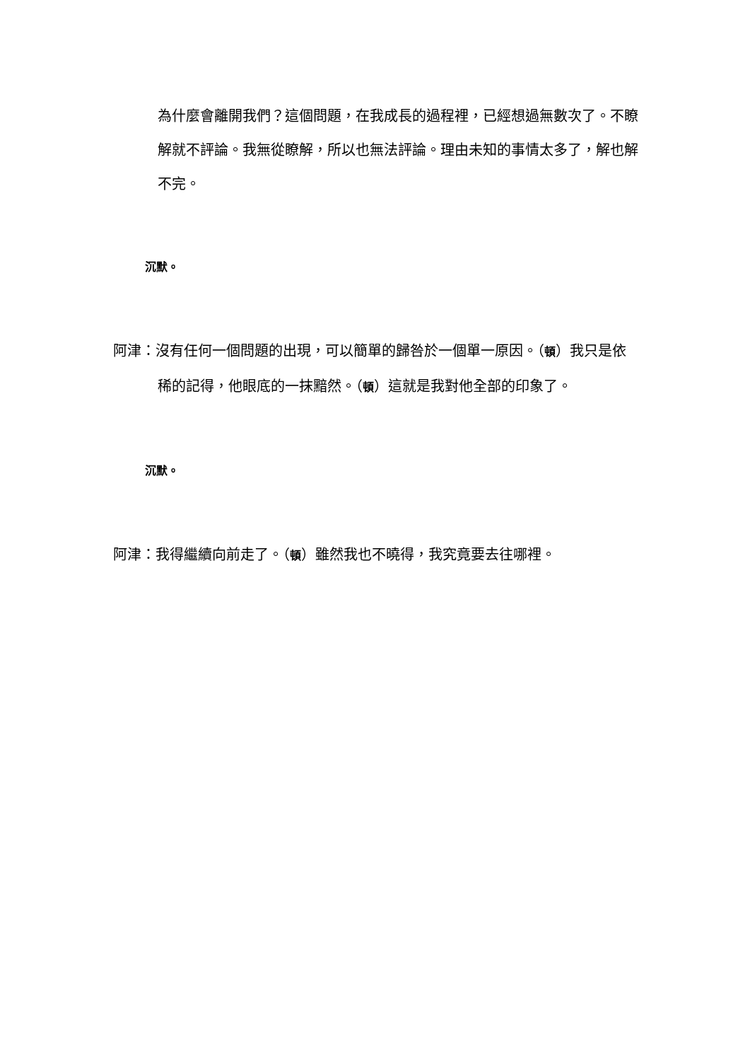為什麼會離開我們？這個問題，在我成長的過程裡，已經想過無數次了。不瞭解就不評論。我無從瞭解，所以也無法評論。理由未知的事情太多了，解也解不完。
沉默。
阿津：沒有任何一個問題的出現，可以簡單的歸咎於一個單一原因。（頓）我只是依稀的記得，他眼底的一抹黯然。（頓）這就是我對他全部的印象了。
沉默。
阿津：我得繼續向前走了。（頓）雖然我也不曉得，我究竟要去往哪裡。